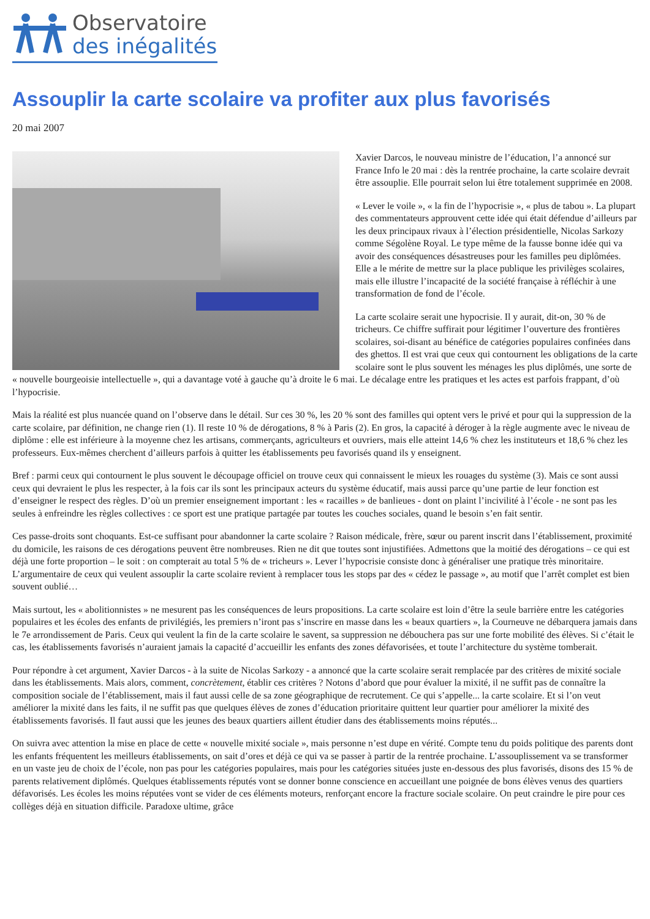Observatoire
des inégalités
Assouplir la carte scolaire va profiter aux plus favorisés
20 mai 2007
Xavier Darcos, le nouveau ministre de l’éducation, l’a annoncé sur France Info le 20 mai : dès la rentrée prochaine, la carte scolaire devrait être assouplie. Elle pourrait selon lui être totalement supprimée en 2008.
« Lever le voile », « la fin de l’hypocrisie », « plus de tabou ». La plupart des commentateurs approuvent cette idée qui était défendue d’ailleurs par les deux principaux rivaux à l’élection présidentielle, Nicolas Sarkozy comme Ségolène Royal. Le type même de la fausse bonne idée qui va avoir des conséquences désastreuses pour les familles peu diplômées. Elle a le mérite de mettre sur la place publique les privilèges scolaires, mais elle illustre l’incapacité de la société française à réfléchir à une transformation de fond de l’école.
La carte scolaire serait une hypocrisie. Il y aurait, dit-on, 30 % de tricheurs. Ce chiffre suffirait pour légitimer l’ouverture des frontières scolaires, soi-disant au bénéfice de catégories populaires confinées dans des ghettos. Il est vrai que ceux qui contournent les obligations de la carte scolaire sont le plus souvent les ménages les plus diplômés, une sorte de « nouvelle bourgeoisie intellectuelle », qui a davantage voté à gauche qu’à droite le 6 mai. Le décalage entre les pratiques et les actes est parfois frappant, d’où l’hypocrisie.
Mais la réalité est plus nuancée quand on l’observe dans le détail. Sur ces 30 %, les 20 % sont des familles qui optent vers le privé et pour qui la suppression de la carte scolaire, par définition, ne change rien (1). Il reste 10 % de dérogations, 8 % à Paris (2). En gros, la capacité à déroger à la règle augmente avec le niveau de diplôme : elle est inférieure à la moyenne chez les artisans, commerçants, agriculteurs et ouvriers, mais elle atteint 14,6 % chez les instituteurs et 18,6 % chez les professeurs. Eux-mêmes cherchent d’ailleurs parfois à quitter les établissements peu favorisés quand ils y enseignent.
Bref : parmi ceux qui contournent le plus souvent le découpage officiel on trouve ceux qui connaissent le mieux les rouages du système (3). Mais ce sont aussi ceux qui devraient le plus les respecter, à la fois car ils sont les principaux acteurs du système éducatif, mais aussi parce qu’une partie de leur fonction est d’enseigner le respect des règles. D’où un premier enseignement important : les « racailles » de banlieues - dont on plaint l’incivilité à l’école - ne sont pas les seules à enfreindre les règles collectives : ce sport est une pratique partagée par toutes les couches sociales, quand le besoin s’en fait sentir.
Ces passe-droits sont choquants. Est-ce suffisant pour abandonner la carte scolaire ? Raison médicale, frère, sœur ou parent inscrit dans l’établissement, proximité du domicile, les raisons de ces dérogations peuvent être nombreuses. Rien ne dit que toutes sont injustifiées. Admettons que la moitié des dérogations – ce qui est déjà une forte proportion – le soit : on compterait au total 5 % de « tricheurs ». Lever l’hypocrisie consiste donc à généraliser une pratique très minoritaire. L’argumentaire de ceux qui veulent assouplir la carte scolaire revient à remplacer tous les stops par des « cédez le passage », au motif que l’arrêt complet est bien souvent oublié…
Mais surtout, les « abolitionnistes » ne mesurent pas les conséquences de leurs propositions. La carte scolaire est loin d’être la seule barrière entre les catégories populaires et les écoles des enfants de privilégiés, les premiers n’iront pas s’inscrire en masse dans les « beaux quartiers », la Courneuve ne débarquera jamais dans le 7e arrondissement de Paris. Ceux qui veulent la fin de la carte scolaire le savent, sa suppression ne débouchera pas sur une forte mobilité des élèves. Si c’était le cas, les établissements favorisés n’auraient jamais la capacité d’accueillir les enfants des zones défavorisées, et toute l’architecture du système tomberait.
Pour répondre à cet argument, Xavier Darcos - à la suite de Nicolas Sarkozy - a annoncé que la carte scolaire serait remplacée par des critères de mixité sociale dans les établissements. Mais alors, comment, concrètement, établir ces critères ? Notons d’abord que pour évaluer la mixité, il ne suffit pas de connaître la composition sociale de l’établissement, mais il faut aussi celle de sa zone géographique de recrutement. Ce qui s’appelle... la carte scolaire. Et si l’on veut améliorer la mixité dans les faits, il ne suffit pas que quelques élèves de zones d’éducation prioritaire quittent leur quartier pour améliorer la mixité des établissements favorisés. Il faut aussi que les jeunes des beaux quartiers aillent étudier dans des établissements moins réputés...
On suivra avec attention la mise en place de cette « nouvelle mixité sociale », mais personne n’est dupe en vérité. Compte tenu du poids politique des parents dont les enfants fréquentent les meilleurs établissements, on sait d’ores et déjà ce qui va se passer à partir de la rentrée prochaine. L’assouplissement va se transformer en un vaste jeu de choix de l’école, non pas pour les catégories populaires, mais pour les catégories situées juste en-dessous des plus favorisés, disons des 15 % de parents relativement diplômés. Quelques établissements réputés vont se donner bonne conscience en accueillant une poignée de bons élèves venus des quartiers défavorisés. Les écoles les moins réputées vont se vider de ces éléments moteurs, renforçant encore la fracture sociale scolaire. On peut craindre le pire pour ces collèges déjà en situation difficile. Paradoxe ultime, grâce